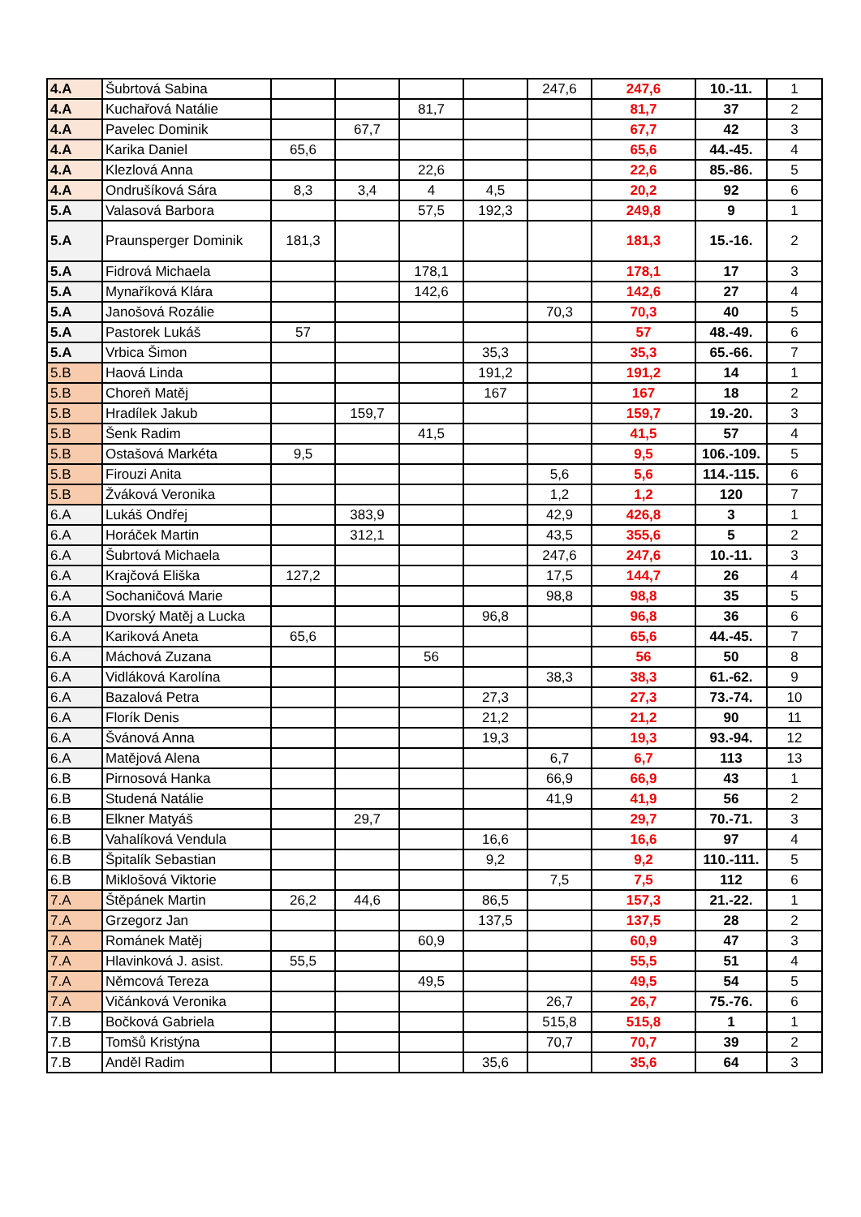| 4.A | Šubrtová Sabina | | | | | 247,6 | 247,6 | 10.-11. | 1 |
| 4.A | Kuchařová Natálie | | | 81,7 | | | 81,7 | 37 | 2 |
| 4.A | Pavelec Dominik | | 67,7 | | | | 67,7 | 42 | 3 |
| 4.A | Karika Daniel | 65,6 | | | | | 65,6 | 44.-45. | 4 |
| 4.A | Klezlová Anna | | | 22,6 | | | 22,6 | 85.-86. | 5 |
| 4.A | Ondrušíková Sára | 8,3 | 3,4 | 4 | 4,5 | | 20,2 | 92 | 6 |
| 5.A | Valasová Barbora | | | 57,5 | 192,3 | | 249,8 | 9 | 1 |
| 5.A | Praunsperger Dominik | 181,3 | | | | | 181,3 | 15.-16. | 2 |
| 5.A | Fidrová Michaela | | | 178,1 | | | 178,1 | 17 | 3 |
| 5.A | Mynaříková Klára | | | 142,6 | | | 142,6 | 27 | 4 |
| 5.A | Janošová Rozálie | | | | | 70,3 | 70,3 | 40 | 5 |
| 5.A | Pastorek Lukáš | 57 | | | | | 57 | 48.-49. | 6 |
| 5.A | Vrbica Šimon | | | | 35,3 | | 35,3 | 65.-66. | 7 |
| 5.B | Haová Linda | | | | 191,2 | | 191,2 | 14 | 1 |
| 5.B | Choreň Matěj | | | | 167 | | 167 | 18 | 2 |
| 5.B | Hradílek Jakub | | 159,7 | | | | 159,7 | 19.-20. | 3 |
| 5.B | Šenk Radim | | | 41,5 | | | 41,5 | 57 | 4 |
| 5.B | Ostašová Markéta | 9,5 | | | | | 9,5 | 106.-109. | 5 |
| 5.B | Firouzi Anita | | | | | 5,6 | 5,6 | 114.-115. | 6 |
| 5.B | Žváková Veronika | | | | | 1,2 | 1,2 | 120 | 7 |
| 6.A | Lukáš Ondřej | | 383,9 | | | 42,9 | 426,8 | 3 | 1 |
| 6.A | Horáček Martin | | 312,1 | | | 43,5 | 355,6 | 5 | 2 |
| 6.A | Šubrtová Michaela | | | | | 247,6 | 247,6 | 10.-11. | 3 |
| 6.A | Krajčová Eliška | 127,2 | | | | 17,5 | 144,7 | 26 | 4 |
| 6.A | Sochaničová Marie | | | | | 98,8 | 98,8 | 35 | 5 |
| 6.A | Dvorský Matěj a Lucka | | | | 96,8 | | 96,8 | 36 | 6 |
| 6.A | Kariková Aneta | 65,6 | | | | | 65,6 | 44.-45. | 7 |
| 6.A | Máchová Zuzana | | | 56 | | | 56 | 50 | 8 |
| 6.A | Vidláková Karolína | | | | | 38,3 | 38,3 | 61.-62. | 9 |
| 6.A | Bazalová Petra | | | | 27,3 | | 27,3 | 73.-74. | 10 |
| 6.A | Florík Denis | | | | 21,2 | | 21,2 | 90 | 11 |
| 6.A | Švánová Anna | | | | 19,3 | | 19,3 | 93.-94. | 12 |
| 6.A | Matějová Alena | | | | | 6,7 | 6,7 | 113 | 13 |
| 6.B | Pirnosová Hanka | | | | | 66,9 | 66,9 | 43 | 1 |
| 6.B | Studená Natálie | | | | | 41,9 | 41,9 | 56 | 2 |
| 6.B | Elkner Matyáš | | 29,7 | | | | 29,7 | 70.-71. | 3 |
| 6.B | Vahalíková Vendula | | | | 16,6 | | 16,6 | 97 | 4 |
| 6.B | Špitalík Sebastian | | | | 9,2 | | 9,2 | 110.-111. | 5 |
| 6.B | Miklošová Viktorie | | | | | 7,5 | 7,5 | 112 | 6 |
| 7.A | Štěpánek Martin | 26,2 | 44,6 | | 86,5 | | 157,3 | 21.-22. | 1 |
| 7.A | Grzegorz Jan | | | | 137,5 | | 137,5 | 28 | 2 |
| 7.A | Románek Matěj | | | 60,9 | | | 60,9 | 47 | 3 |
| 7.A | Hlavinková J. asist. | 55,5 | | | | | 55,5 | 51 | 4 |
| 7.A | Němcová Tereza | | | 49,5 | | | 49,5 | 54 | 5 |
| 7.A | Vičánková Veronika | | | | | 26,7 | 26,7 | 75.-76. | 6 |
| 7.B | Bočková Gabriela | | | | | 515,8 | 515,8 | 1 | 1 |
| 7.B | Tomšů Kristýna | | | | | 70,7 | 70,7 | 39 | 2 |
| 7.B | Anděl Radim | | | | 35,6 | | 35,6 | 64 | 3 |